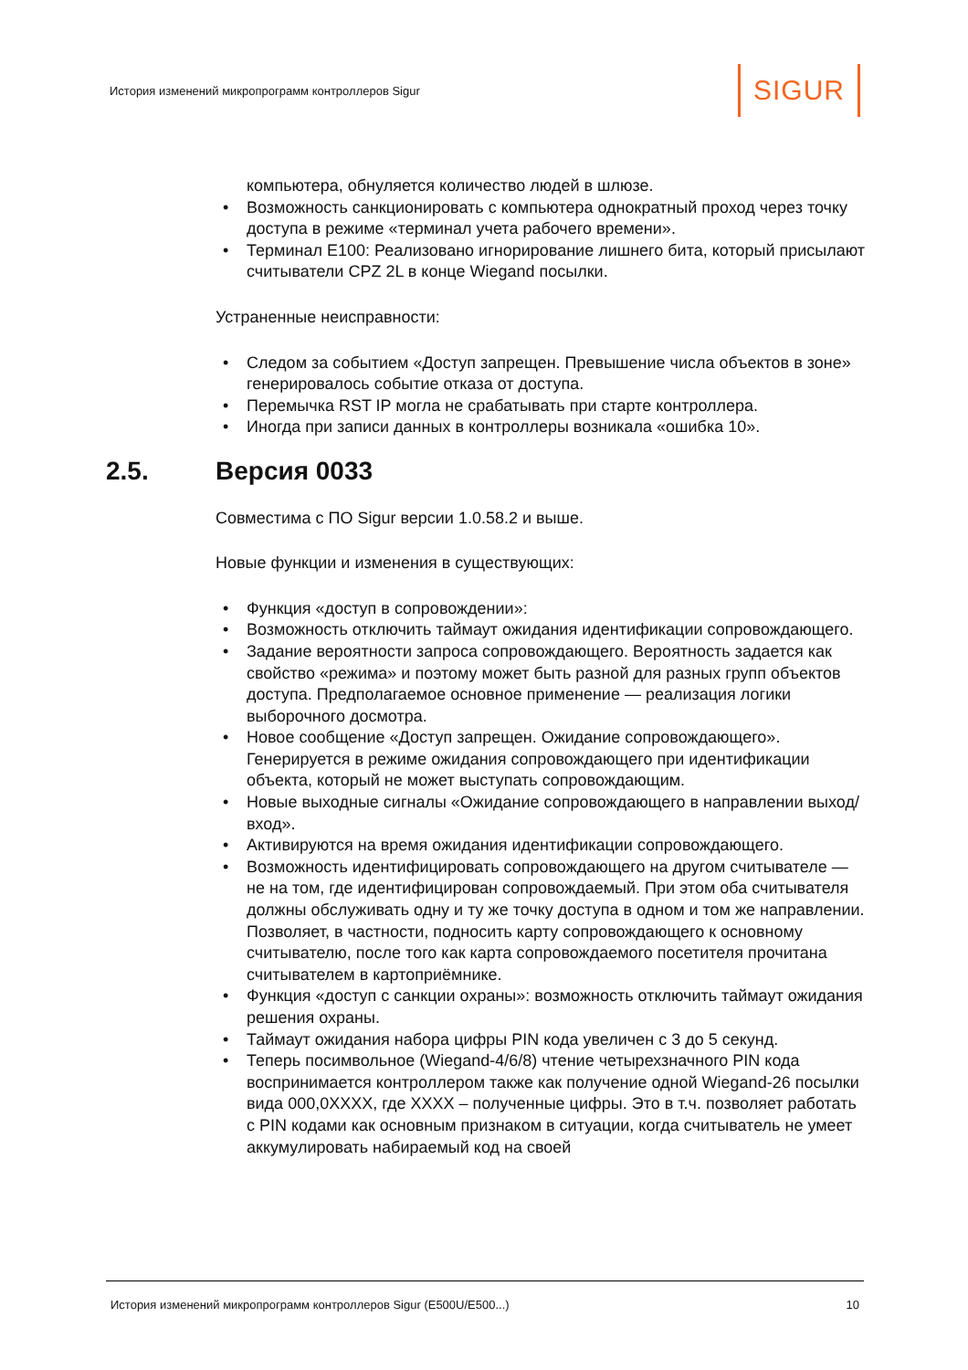История изменений микропрограмм контроллеров Sigur SIGUR
компьютера, обнуляется количество людей в шлюзе.
• Возможность санкционировать с компьютера однократный проход через точку доступа в режиме «терминал учета рабочего времени».
• Терминал E100: Реализовано игнорирование лишнего бита, который присылают считыватели CPZ 2L в конце Wiegand посылки.
Устраненные неисправности:
• Следом за событием «Доступ запрещен. Превышение числа объектов в зоне» генерировалось событие отказа от доступа.
• Перемычка RST IP могла не срабатывать при старте контроллера.
• Иногда при записи данных в контроллеры возникала «ошибка 10».
2.5. Версия 0033
Совместима с ПО Sigur версии 1.0.58.2 и выше.
Новые функции и изменения в существующих:
• Функция «доступ в сопровождении»:
• Возможность отключить таймаут ожидания идентификации сопровождающего.
• Задание вероятности запроса сопровождающего. Вероятность задается как свойство «режима» и поэтому может быть разной для разных групп объектов доступа. Предполагаемое основное применение — реализация логики выборочного досмотра.
• Новое сообщение «Доступ запрещен. Ожидание сопровождающего». Генерируется в режиме ожидания сопровождающего при идентификации объекта, который не может выступать сопровождающим.
• Новые выходные сигналы «Ожидание сопровождающего в направлении выход/вход».
• Активируются на время ожидания идентификации сопровождающего.
• Возможность идентифицировать сопровождающего на другом считывателе — не на том, где идентифицирован сопровождаемый. При этом оба считывателя должны обслуживать одну и ту же точку доступа в одном и том же направлении. Позволяет, в частности, подносить карту сопровождающего к основному считывателю, после того как карта сопровождаемого посетителя прочитана считывателем в картоприёмнике.
• Функция «доступ с санкции охраны»: возможность отключить таймаут ожидания решения охраны.
• Таймаут ожидания набора цифры PIN кода увеличен с 3 до 5 секунд.
• Теперь посимвольное (Wiegand-4/6/8) чтение четырехзначного PIN кода воспринимается контроллером также как получение одной Wiegand-26 посылки вида 000,0XXXX, где XXXX – полученные цифры. Это в т.ч. позволяет работать с PIN кодами как основным признаком в ситуации, когда считыватель не умеет аккумулировать набираемый код на своей
История изменений микропрограмм контроллеров Sigur (E500U/E500...) 10